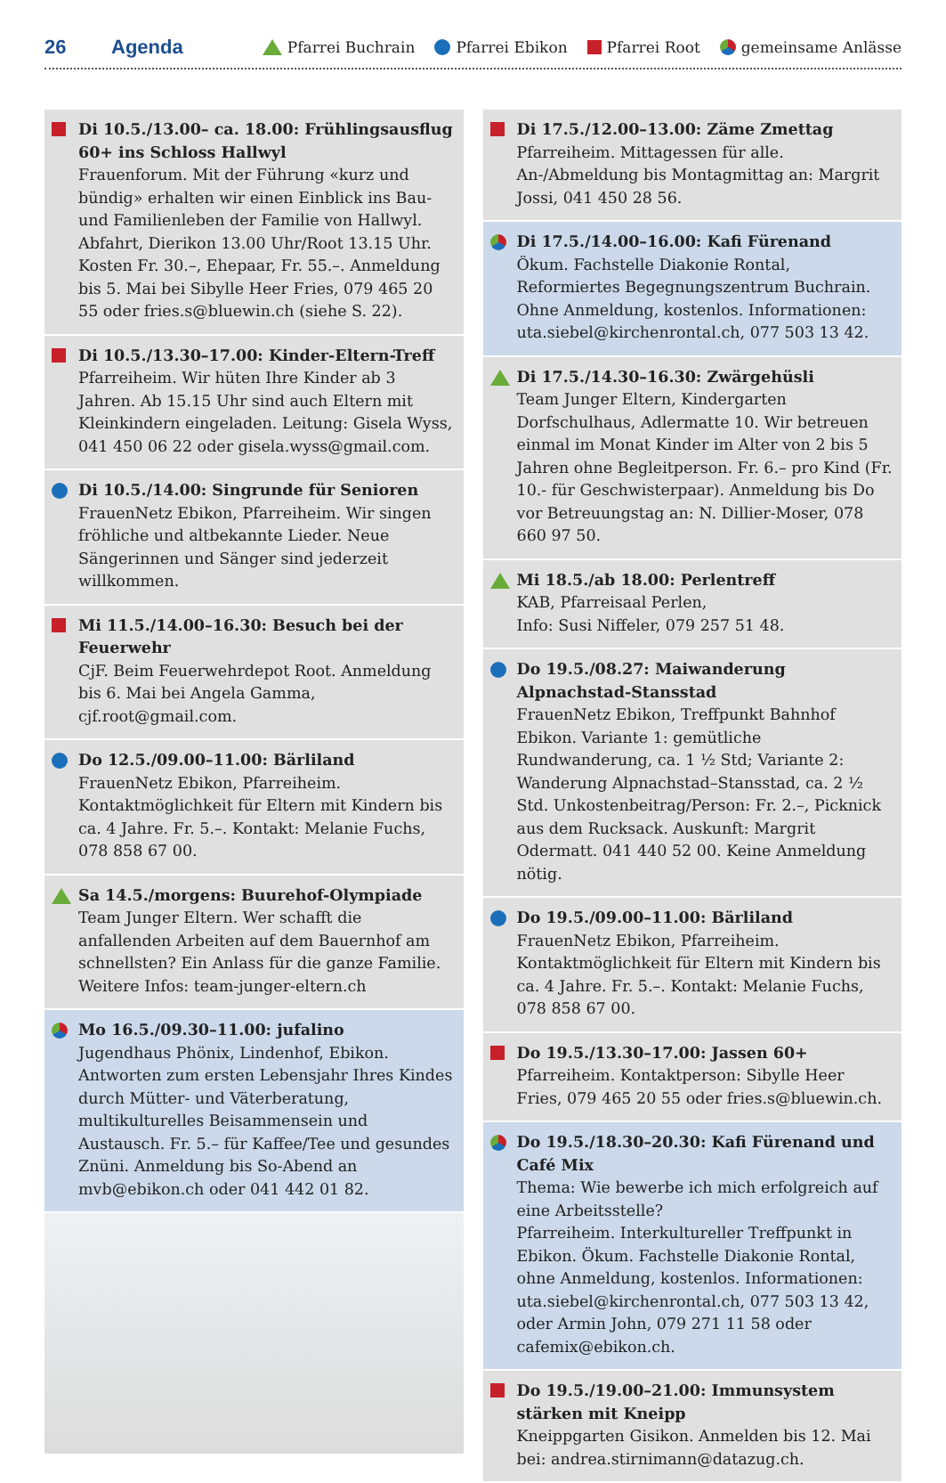26 Agenda Pfarrei Buchrain Pfarrei Ebikon Pfarrei Root gemeinsame Anlässe
Di 10.5./13.00– ca. 18.00: Frühlingsausflug 60+ ins Schloss Hallwyl
Frauenforum. Mit der Führung «kurz und bündig» erhalten wir einen Einblick ins Bau- und Familienleben der Familie von Hallwyl. Abfahrt, Dierikon 13.00 Uhr/Root 13.15 Uhr. Kosten Fr. 30.–, Ehepaar, Fr. 55.–. Anmeldung bis 5. Mai bei Sibylle Heer Fries, 079 465 20 55 oder fries.s@bluewin.ch (siehe S. 22).
Di 10.5./13.30–17.00: Kinder-Eltern-Treff
Pfarreiheim. Wir hüten Ihre Kinder ab 3 Jahren. Ab 15.15 Uhr sind auch Eltern mit Kleinkindern eingeladen. Leitung: Gisela Wyss, 041 450 06 22 oder gisela.wyss@gmail.com.
Di 10.5./14.00: Singrunde für Senioren
FrauenNetz Ebikon, Pfarreiheim. Wir singen fröhliche und altbekannte Lieder. Neue Sängerinnen und Sänger sind jederzeit willkommen.
Mi 11.5./14.00–16.30: Besuch bei der Feuerwehr
CjF. Beim Feuerwehrdepot Root. Anmeldung bis 6. Mai bei Angela Gamma, cjf.root@gmail.com.
Do 12.5./09.00–11.00: Bärliland
FrauenNetz Ebikon, Pfarreiheim. Kontaktmöglichkeit für Eltern mit Kindern bis ca. 4 Jahre. Fr. 5.–. Kontakt: Melanie Fuchs, 078 858 67 00.
Sa 14.5./morgens: Buurehof-Olympiade
Team Junger Eltern. Wer schafft die anfallenden Arbeiten auf dem Bauernhof am schnellsten? Ein Anlass für die ganze Familie. Weitere Infos: team-junger-eltern.ch
Mo 16.5./09.30–11.00: jufalino
Jugendhaus Phönix, Lindenhof, Ebikon. Antworten zum ersten Lebensjahr Ihres Kindes durch Mütter- und Väterberatung, multikulturelles Beisammensein und Austausch. Fr. 5.– für Kaffee/Tee und gesundes Znüni. Anmeldung bis So-Abend an mvb@ebikon.ch oder 041 442 01 82.
Di 17.5./12.00–13.00: Zäme Zmettag
Pfarreiheim. Mittagessen für alle. An-/Abmeldung bis Montagmittag an: Margrit Jossi, 041 450 28 56.
Di 17.5./14.00–16.00: Kafi Fürenand
Ökum. Fachstelle Diakonie Rontal, Reformiertes Begegnungszentrum Buchrain. Ohne Anmeldung, kostenlos. Informationen: uta.siebel@kirchenrontal.ch, 077 503 13 42.
Di 17.5./14.30–16.30: Zwärgehüsli
Team Junger Eltern, Kindergarten Dorfschulhaus, Adlermatte 10. Wir betreuen einmal im Monat Kinder im Alter von 2 bis 5 Jahren ohne Begleitperson. Fr. 6.– pro Kind (Fr. 10.- für Geschwisterpaar). Anmeldung bis Do vor Betreuungstag an: N. Dillier-Moser, 078 660 97 50.
Mi 18.5./ab 18.00: Perlentreff
KAB, Pfarreisaal Perlen,
Info: Susi Niffeler, 079 257 51 48.
Do 19.5./08.27: Maiwanderung Alpnachstad-Stansstad
FrauenNetz Ebikon, Treffpunkt Bahnhof Ebikon. Variante 1: gemütliche Rundwanderung, ca. 1 ½ Std; Variante 2: Wanderung Alpnachstad–Stansstad, ca. 2 ½ Std. Unkostenbeitrag/Person: Fr. 2.–, Picknick aus dem Rucksack. Auskunft: Margrit Odermatt. 041 440 52 00. Keine Anmeldung nötig.
Do 19.5./09.00–11.00: Bärliland
FrauenNetz Ebikon, Pfarreiheim. Kontaktmöglichkeit für Eltern mit Kindern bis ca. 4 Jahre. Fr. 5.–. Kontakt: Melanie Fuchs, 078 858 67 00.
Do 19.5./13.30–17.00: Jassen 60+
Pfarreiheim. Kontaktperson: Sibylle Heer Fries, 079 465 20 55 oder fries.s@bluewin.ch.
Do 19.5./18.30–20.30: Kafi Fürenand und Café Mix
Thema: Wie bewerbe ich mich erfolgreich auf eine Arbeitsstelle?
Pfarreiheim. Interkultureller Treffpunkt in Ebikon. Ökum. Fachstelle Diakonie Rontal, ohne Anmeldung, kostenlos. Informationen: uta.siebel@kirchenrontal.ch, 077 503 13 42, oder Armin John, 079 271 11 58 oder cafemix@ebikon.ch.
Do 19.5./19.00–21.00: Immunsystem stärken mit Kneipp
Kneippgarten Gisikon. Anmelden bis 12. Mai bei: andrea.stirnimann@datazug.ch.